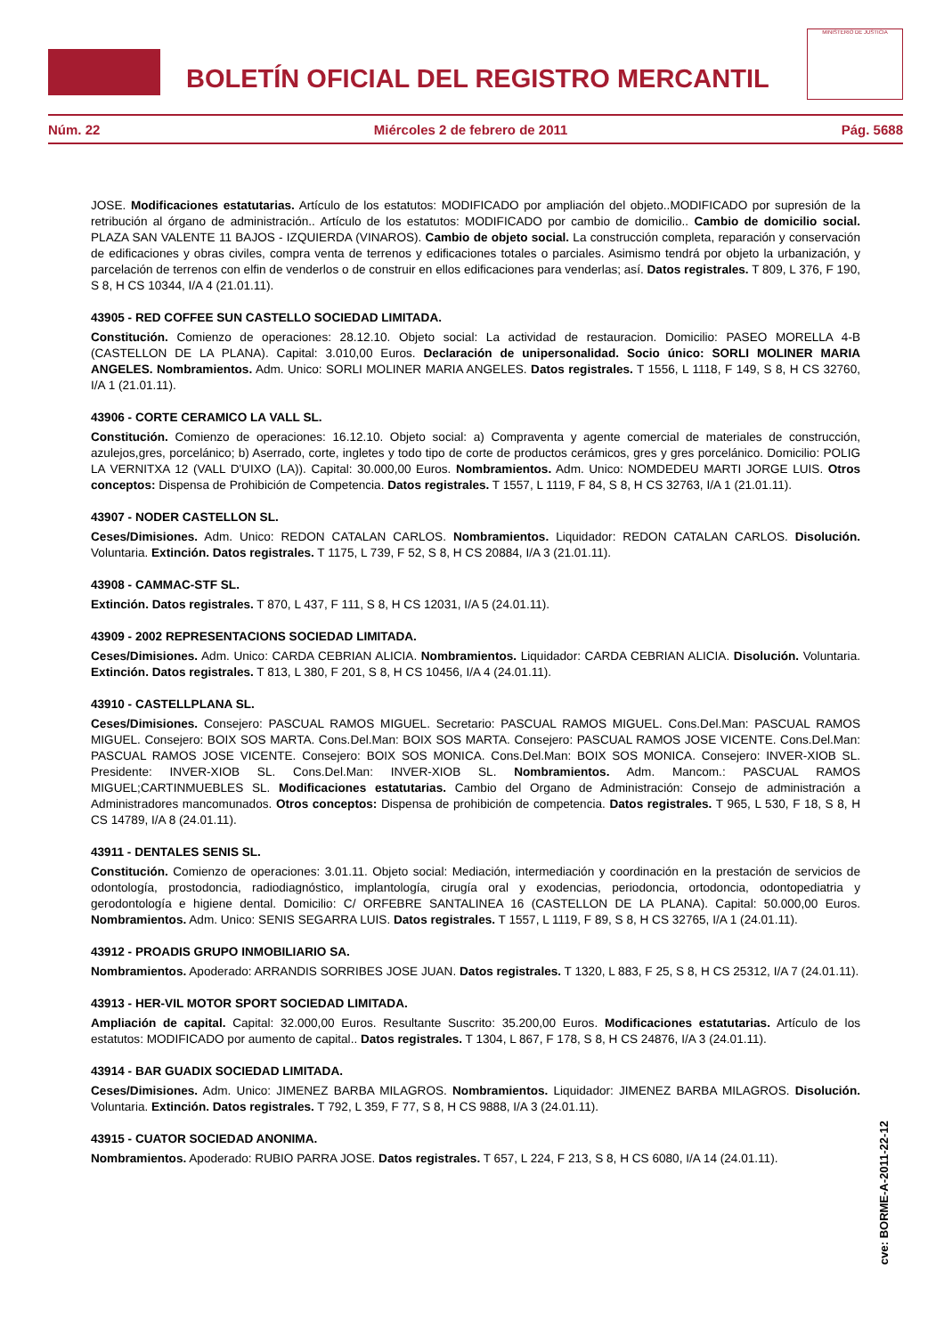BOLETÍN OFICIAL DEL REGISTRO MERCANTIL
MINISTERIO DE JUSTICIA
Núm. 22 Miércoles 2 de febrero de 2011 Pág. 5688
JOSE. Modificaciones estatutarias. Artículo de los estatutos: MODIFICADO por ampliación del objeto..MODIFICADO por supresión de la retribución al órgano de administración.. Artículo de los estatutos: MODIFICADO por cambio de domicilio.. Cambio de domicilio social. PLAZA SAN VALENTE 11 BAJOS - IZQUIERDA (VINAROS). Cambio de objeto social. La construcción completa, reparación y conservación de edificaciones y obras civiles, compra venta de terrenos y edificaciones totales o parciales. Asimismo tendrá por objeto la urbanización, y parcelación de terrenos con elfin de venderlos o de construir en ellos edificaciones para venderlas; así. Datos registrales. T 809, L 376, F 190, S 8, H CS 10344, I/A 4 (21.01.11).
43905 - RED COFFEE SUN CASTELLO SOCIEDAD LIMITADA.
Constitución. Comienzo de operaciones: 28.12.10. Objeto social: La actividad de restauracion. Domicilio: PASEO MORELLA 4-B (CASTELLON DE LA PLANA). Capital: 3.010,00 Euros. Declaración de unipersonalidad. Socio único: SORLI MOLINER MARIA ANGELES. Nombramientos. Adm. Unico: SORLI MOLINER MARIA ANGELES. Datos registrales. T 1556, L 1118, F 149, S 8, H CS 32760, I/A 1 (21.01.11).
43906 - CORTE CERAMICO LA VALL SL.
Constitución. Comienzo de operaciones: 16.12.10. Objeto social: a) Compraventa y agente comercial de materiales de construcción, azulejos,gres, porcelánico; b) Aserrado, corte, ingletes y todo tipo de corte de productos cerámicos, gres y gres porcelánico. Domicilio: POLIG LA VERNITXA 12 (VALL D'UIXO (LA)). Capital: 30.000,00 Euros. Nombramientos. Adm. Unico: NOMDEDEU MARTI JORGE LUIS. Otros conceptos: Dispensa de Prohibición de Competencia. Datos registrales. T 1557, L 1119, F 84, S 8, H CS 32763, I/A 1 (21.01.11).
43907 - NODER CASTELLON SL.
Ceses/Dimisiones. Adm. Unico: REDON CATALAN CARLOS. Nombramientos. Liquidador: REDON CATALAN CARLOS. Disolución. Voluntaria. Extinción. Datos registrales. T 1175, L 739, F 52, S 8, H CS 20884, I/A 3 (21.01.11).
43908 - CAMMAC-STF SL.
Extinción. Datos registrales. T 870, L 437, F 111, S 8, H CS 12031, I/A 5 (24.01.11).
43909 - 2002 REPRESENTACIONS SOCIEDAD LIMITADA.
Ceses/Dimisiones. Adm. Unico: CARDA CEBRIAN ALICIA. Nombramientos. Liquidador: CARDA CEBRIAN ALICIA. Disolución. Voluntaria. Extinción. Datos registrales. T 813, L 380, F 201, S 8, H CS 10456, I/A 4 (24.01.11).
43910 - CASTELLPLANA SL.
Ceses/Dimisiones. Consejero: PASCUAL RAMOS MIGUEL. Secretario: PASCUAL RAMOS MIGUEL. Cons.Del.Man: PASCUAL RAMOS MIGUEL. Consejero: BOIX SOS MARTA. Cons.Del.Man: BOIX SOS MARTA. Consejero: PASCUAL RAMOS JOSE VICENTE. Cons.Del.Man: PASCUAL RAMOS JOSE VICENTE. Consejero: BOIX SOS MONICA. Cons.Del.Man: BOIX SOS MONICA. Consejero: INVER-XIOB SL. Presidente: INVER-XIOB SL. Cons.Del.Man: INVER-XIOB SL. Nombramientos. Adm. Mancom.: PASCUAL RAMOS MIGUEL;CARTINMUEBLES SL. Modificaciones estatutarias. Cambio del Organo de Administración: Consejo de administración a Administradores mancomunados. Otros conceptos: Dispensa de prohibición de competencia. Datos registrales. T 965, L 530, F 18, S 8, H CS 14789, I/A 8 (24.01.11).
43911 - DENTALES SENIS SL.
Constitución. Comienzo de operaciones: 3.01.11. Objeto social: Mediación, intermediación y coordinación en la prestación de servicios de odontología, prostodoncia, radiodiagnóstico, implantología, cirugía oral y exodencias, periodoncia, ortodoncia, odontopediatria y gerodontología e higiene dental. Domicilio: C/ ORFEBRE SANTALINEA 16 (CASTELLON DE LA PLANA). Capital: 50.000,00 Euros. Nombramientos. Adm. Unico: SENIS SEGARRA LUIS. Datos registrales. T 1557, L 1119, F 89, S 8, H CS 32765, I/A 1 (24.01.11).
43912 - PROADIS GRUPO INMOBILIARIO SA.
Nombramientos. Apoderado: ARRANDIS SORRIBES JOSE JUAN. Datos registrales. T 1320, L 883, F 25, S 8, H CS 25312, I/A 7 (24.01.11).
43913 - HER-VIL MOTOR SPORT SOCIEDAD LIMITADA.
Ampliación de capital. Capital: 32.000,00 Euros. Resultante Suscrito: 35.200,00 Euros. Modificaciones estatutarias. Artículo de los estatutos: MODIFICADO por aumento de capital.. Datos registrales. T 1304, L 867, F 178, S 8, H CS 24876, I/A 3 (24.01.11).
43914 - BAR GUADIX SOCIEDAD LIMITADA.
Ceses/Dimisiones. Adm. Unico: JIMENEZ BARBA MILAGROS. Nombramientos. Liquidador: JIMENEZ BARBA MILAGROS. Disolución. Voluntaria. Extinción. Datos registrales. T 792, L 359, F 77, S 8, H CS 9888, I/A 3 (24.01.11).
43915 - CUATOR SOCIEDAD ANONIMA.
Nombramientos. Apoderado: RUBIO PARRA JOSE. Datos registrales. T 657, L 224, F 213, S 8, H CS 6080, I/A 14 (24.01.11).
cve: BORME-A-2011-22-12